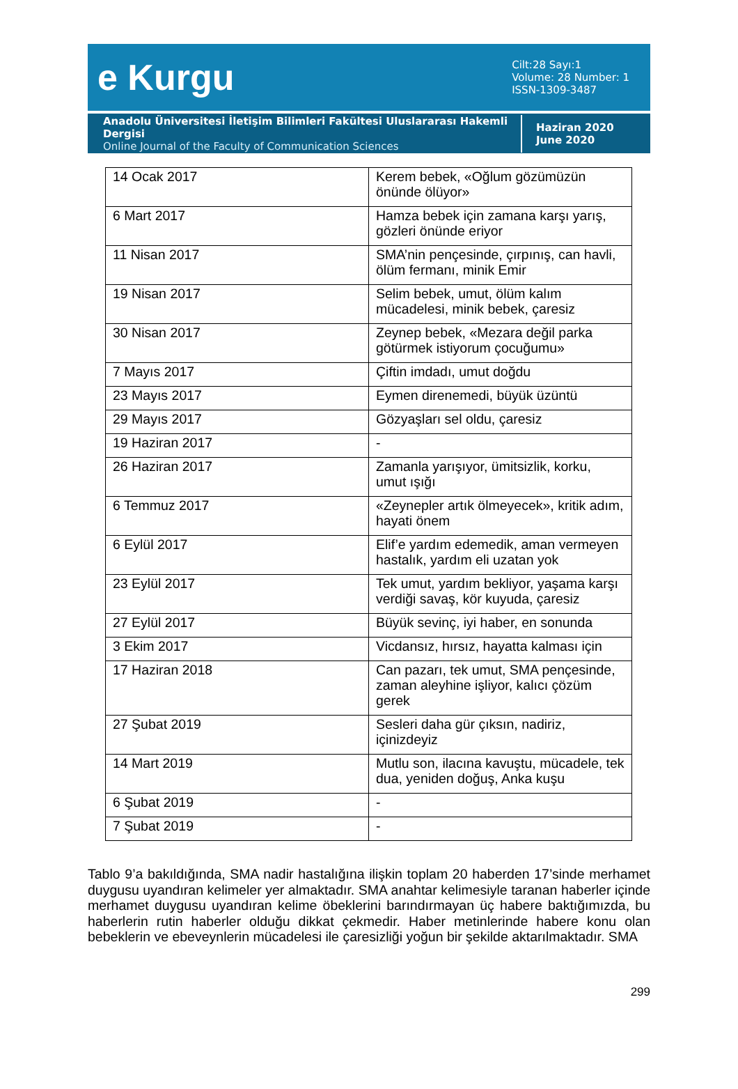e Kurgu
Cilt:28 Sayı:1
Volume: 28 Number: 1
ISSN-1309-3487
Anadolu Üniversitesi İletişim Bilimleri Fakültesi Uluslararası Hakemli Dergisi
Online Journal of the Faculty of Communication Sciences
Haziran 2020
June 2020
| 14 Ocak 2017 | Kerem bebek, «Oğlum gözümüzün önünde ölüyor» |
| 6 Mart 2017 | Hamza bebek için zamana karşı yarış, gözleri önünde eriyor |
| 11 Nisan 2017 | SMA’nin pençesinde, çırpınış, can havli, ölüm fermanı, minik Emir |
| 19 Nisan 2017 | Selim bebek, umut, ölüm kalım mücadelesi, minik bebek, çaresiz |
| 30 Nisan 2017 | Zeynep bebek, «Mezara değil parka götürmek istiyorum çocuğumu» |
| 7 Mayıs 2017 | Çiftin imdadı, umut doğdu |
| 23 Mayıs 2017 | Eymen direnemedi, büyük üzüntü |
| 29 Mayıs 2017 | Gözyaşları sel oldu, çaresiz |
| 19 Haziran 2017 | - |
| 26 Haziran 2017 | Zamanla yarışıyor, ümitsizlik, korku, umut ışığı |
| 6 Temmuz 2017 | «Zeynepler artık ölmeyecek», kritik adım, hayati önem |
| 6 Eylül 2017 | Elif’e yardım edemedik, aman vermeyen hastalık, yardım eli uzatan yok |
| 23 Eylül 2017 | Tek umut, yardım bekliyor, yaşama karşı verdiği savaş, kör kuyuda, çaresiz |
| 27 Eylül 2017 | Büyük sevinç, iyi haber, en sonunda |
| 3 Ekim 2017 | Vicdansız, hırsız, hayatta kalması için |
| 17 Haziran 2018 | Can pazarı, tek umut, SMA pençesinde, zaman aleyhine işliyor, kalıcı çözüm gerek |
| 27 Şubat 2019 | Sesleri daha gür çıksın, nadiriz, içinizdeyiz |
| 14 Mart 2019 | Mutlu son, ilacına kavuştu, mücadele, tek dua, yeniden doğuş, Anka kuşu |
| 6 Şubat 2019 | - |
| 7 Şubat 2019 | - |
Tablo 9’a bakıldığında, SMA nadir hastalığına ilişkin toplam 20 haberden 17’sinde merhamet duygusu uyandıran kelimeler yer almaktadır. SMA anahtar kelimesiyle taranan haberler içinde merhamet duygusu uyandıran kelime öbeklerini barındırmayan üç habere baktığımızda, bu haberlerin rutin haberler olduğu dikkat çekmedir. Haber metinlerinde habere konu olan bebeklerin ve ebeveynlerin mücadelesi ile çaresizliği yoğun bir şekilde aktarılmaktadır. SMA
299